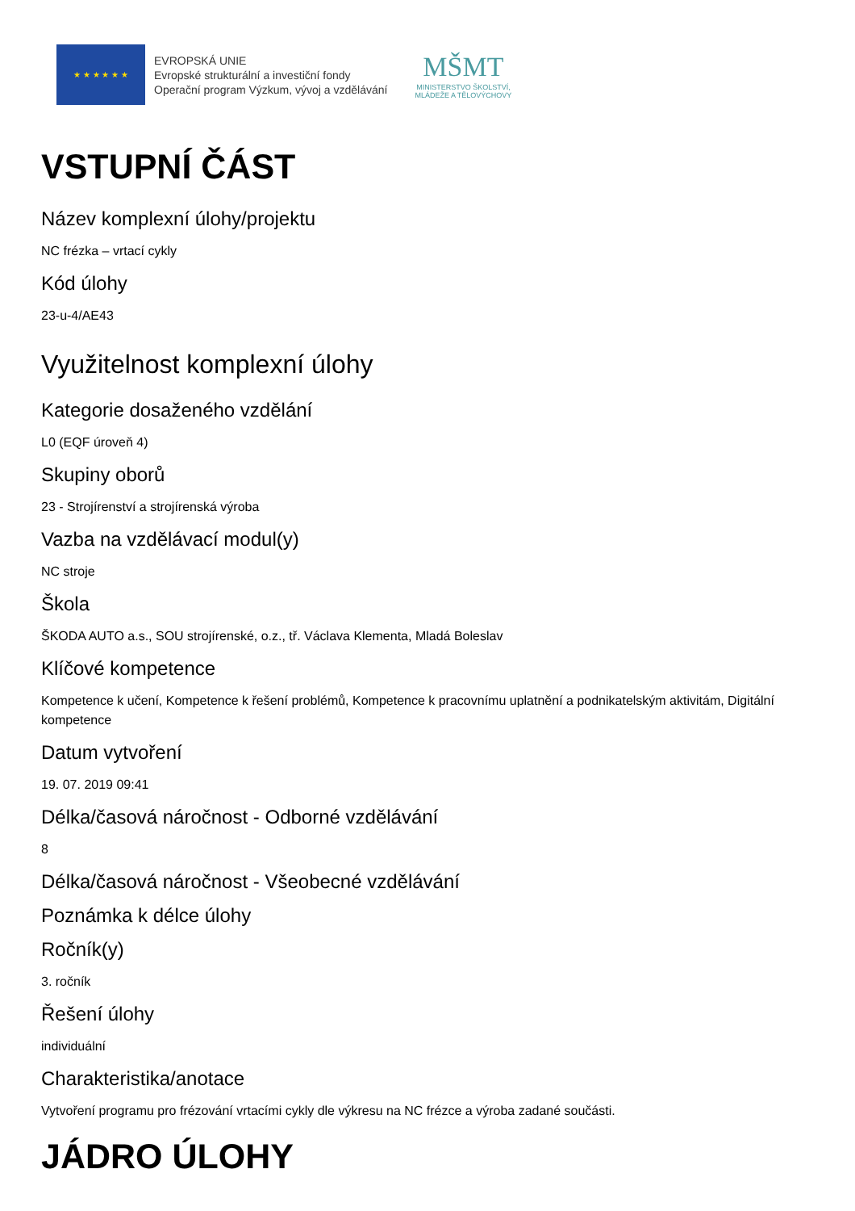★ ★ ★ ★ ★ ★
EVROPSKÁ UNIE
Evropské strukturální a investiční fondy
Operační program Výzkum, vývoj a vzdělávání
MŠMT
MINISTERSTVO ŠKOLSTVÍ,
MLÁDEŽE A TĚLOVÝCHOVY
VSTUPNÍ ČÁST
Název komplexní úlohy/projektu
NC frézka – vrtací cykly
Kód úlohy
23-u-4/AE43
Využitelnost komplexní úlohy
Kategorie dosaženého vzdělání
L0 (EQF úroveň 4)
Skupiny oborů
23 - Strojírenství a strojírenská výroba
Vazba na vzdělávací modul(y)
NC stroje
Škola
ŠKODA AUTO a.s., SOU strojírenské, o.z., tř. Václava Klementa, Mladá Boleslav
Klíčové kompetence
Kompetence k učení, Kompetence k řešení problémů, Kompetence k pracovnímu uplatnění a podnikatelským aktivitám, Digitální kompetence
Datum vytvoření
19. 07. 2019 09:41
Délka/časová náročnost - Odborné vzdělávání
8
Délka/časová náročnost - Všeobecné vzdělávání
Poznámka k délce úlohy
Ročník(y)
3. ročník
Řešení úlohy
individuální
Charakteristika/anotace
Vytvoření programu pro frézování vrtacími cykly dle výkresu na NC frézce a výroba zadané součásti.
JÁDRO ÚLOHY